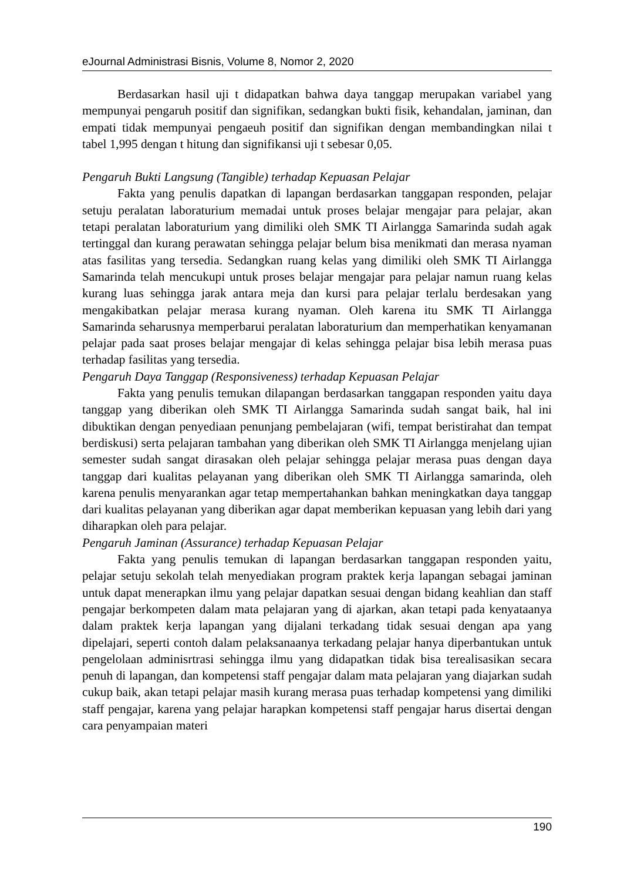eJournal Administrasi Bisnis, Volume 8, Nomor 2, 2020
Berdasarkan hasil uji t didapatkan bahwa daya tanggap merupakan variabel yang mempunyai pengaruh positif dan signifikan, sedangkan bukti fisik, kehandalan, jaminan, dan empati tidak mempunyai pengaeuh positif dan signifikan dengan membandingkan nilai t tabel 1,995 dengan t hitung dan signifikansi uji t sebesar 0,05.
Pengaruh Bukti Langsung (Tangible) terhadap Kepuasan Pelajar
Fakta yang penulis dapatkan di lapangan berdasarkan tanggapan responden, pelajar setuju peralatan laboraturium memadai untuk proses belajar mengajar para pelajar, akan tetapi peralatan laboraturium yang dimiliki oleh SMK TI Airlangga Samarinda sudah agak tertinggal dan kurang perawatan sehingga pelajar belum bisa menikmati dan merasa nyaman atas fasilitas yang tersedia. Sedangkan ruang kelas yang dimiliki oleh SMK TI Airlangga Samarinda telah mencukupi untuk proses belajar mengajar para pelajar namun ruang kelas kurang luas sehingga jarak antara meja dan kursi para pelajar terlalu berdesakan yang mengakibatkan pelajar merasa kurang nyaman. Oleh karena itu SMK TI Airlangga Samarinda seharusnya memperbarui peralatan laboraturium dan memperhatikan kenyamanan pelajar pada saat proses belajar mengajar di kelas sehingga pelajar bisa lebih merasa puas terhadap fasilitas yang tersedia.
Pengaruh Daya Tanggap (Responsiveness) terhadap Kepuasan Pelajar
Fakta yang penulis temukan dilapangan berdasarkan tanggapan responden yaitu daya tanggap yang diberikan oleh SMK TI Airlangga Samarinda sudah sangat baik, hal ini dibuktikan dengan penyediaan penunjang pembelajaran (wifi, tempat beristirahat dan tempat berdiskusi) serta pelajaran tambahan yang diberikan oleh SMK TI Airlangga menjelang ujian semester sudah sangat dirasakan oleh pelajar sehingga pelajar merasa puas dengan daya tanggap dari kualitas pelayanan yang diberikan oleh SMK TI Airlangga samarinda, oleh karena penulis menyarankan agar tetap mempertahankan bahkan meningkatkan daya tanggap dari kualitas pelayanan yang diberikan agar dapat memberikan kepuasan yang lebih dari yang diharapkan oleh para pelajar.
Pengaruh Jaminan (Assurance) terhadap Kepuasan Pelajar
Fakta yang penulis temukan di lapangan berdasarkan tanggapan responden yaitu, pelajar setuju sekolah telah menyediakan program praktek kerja lapangan sebagai jaminan untuk dapat menerapkan ilmu yang pelajar dapatkan sesuai dengan bidang keahlian dan staff pengajar berkompeten dalam mata pelajaran yang di ajarkan, akan tetapi pada kenyataanya dalam praktek kerja lapangan yang dijalani terkadang tidak sesuai dengan apa yang dipelajari, seperti contoh dalam pelaksanaanya terkadang pelajar hanya diperbantukan untuk pengelolaan adminisrtrasi sehingga ilmu yang didapatkan tidak bisa terealisasikan secara penuh di lapangan, dan kompetensi staff pengajar dalam mata pelajaran yang diajarkan sudah cukup baik, akan tetapi pelajar masih kurang merasa puas terhadap kompetensi yang dimiliki staff pengajar, karena yang pelajar harapkan kompetensi staff pengajar harus disertai dengan cara penyampaian materi
190